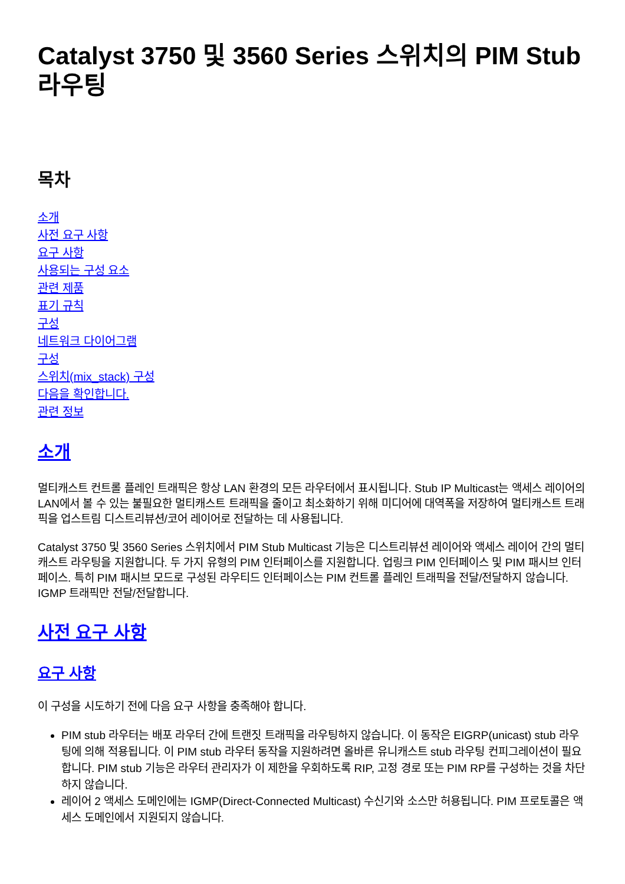Catalyst 3750 및 3560 Series 스위치의 PIM Stub 라우팅
목차
소개
사전 요구 사항
요구 사항
사용되는 구성 요소
관련 제품
표기 규칙
구성
네트워크 다이어그램
구성
스위치(mix_stack) 구성
다음을 확인합니다.
관련 정보
소개
멀티캐스트 컨트롤 플레인 트래픽은 항상 LAN 환경의 모든 라우터에서 표시됩니다. Stub IP Multicast는 액세스 레이어의 LAN에서 볼 수 있는 불필요한 멀티캐스트 트래픽을 줄이고 최소화하기 위해 미디어에 대역폭을 저장하여 멀티캐스트 트래픽을 업스트림 디스트리뷰션/코어 레이어로 전달하는 데 사용됩니다.
Catalyst 3750 및 3560 Series 스위치에서 PIM Stub Multicast 기능은 디스트리뷰션 레이어와 액세스 레이어 간의 멀티캐스트 라우팅을 지원합니다. 두 가지 유형의 PIM 인터페이스를 지원합니다. 업링크 PIM 인터페이스 및 PIM 패시브 인터페이스. 특히 PIM 패시브 모드로 구성된 라우티드 인터페이스는 PIM 컨트롤 플레인 트래픽을 전달/전달하지 않습니다. IGMP 트래픽만 전달/전달합니다.
사전 요구 사항
요구 사항
이 구성을 시도하기 전에 다음 요구 사항을 충족해야 합니다.
PIM stub 라우터는 배포 라우터 간에 트랜짓 트래픽을 라우팅하지 않습니다. 이 동작은 EIGRP(unicast) stub 라우팅에 의해 적용됩니다. 이 PIM stub 라우터 동작을 지원하려면 올바른 유니캐스트 stub 라우팅 컨피그레이션이 필요합니다. PIM stub 기능은 라우터 관리자가 이 제한을 우회하도록 RIP, 고정 경로 또는 PIM RP를 구성하는 것을 차단하지 않습니다.
레이어 2 액세스 도메인에는 IGMP(Direct-Connected Multicast) 수신기와 소스만 허용됩니다. PIM 프로토콜은 액세스 도메인에서 지원되지 않습니다.